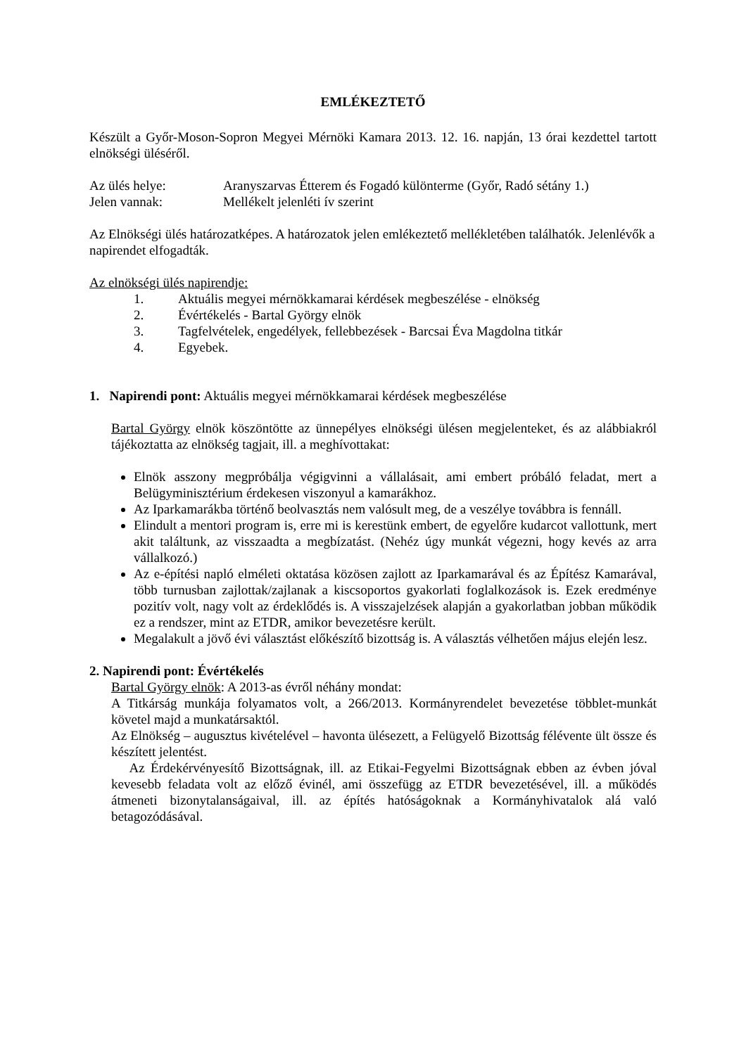EMLÉKEZTETŐ
Készült a Győr-Moson-Sopron Megyei Mérnöki Kamara 2013. 12. 16. napján, 13 órai kezdettel tartott elnökségi üléséről.
Az ülés helye: Aranyszarvas Étterem és Fogadó különterme (Győr, Radó sétány 1.)
Jelen vannak: Mellékelt jelenléti ív szerint
Az Elnökségi ülés határozatképes. A határozatok jelen emlékeztető mellékletében találhatók. Jelenlévők a napirendet elfogadták.
Az elnökségi ülés napirendje:
1. Aktuális megyei mérnökkamarai kérdések megbeszélése - elnökség
2. Évértékelés - Bartal György elnök
3. Tagfelvételek, engedélyek, fellebbezések - Barcsai Éva Magdolna titkár
4. Egyebek.
1. Napirendi pont: Aktuális megyei mérnökkamarai kérdések megbeszélése
Bartal György elnök köszöntötte az ünnepélyes elnökségi ülésen megjelenteket, és az alábbiakról tájékoztatta az elnökség tagjait, ill. a meghívottakat:
Elnök asszony megpróbálja végigvinni a vállalásait, ami embert próbáló feladat, mert a Belügyminisztérium érdekesen viszonyul a kamarákhoz.
Az Iparkamarákba történő beolvasztás nem valósult meg, de a veszélye továbbra is fennáll.
Elindult a mentori program is, erre mi is kerestünk embert, de egyelőre kudarcot vallottunk, mert akit találtunk, az visszaadta a megbízatást. (Nehéz úgy munkát végezni, hogy kevés az arra vállalkozó.)
Az e-építési napló elméleti oktatása közösen zajlott az Iparkamarával és az Építész Kamarával, több turnusban zajlottak/zajlanak a kiscsoportos gyakorlati foglalkozások is. Ezek eredménye pozitív volt, nagy volt az érdeklődés is. A visszajelzések alapján a gyakorlatban jobban működik ez a rendszer, mint az ETDR, amikor bevezetésre került.
Megalakult a jövő évi választást előkészítő bizottság is. A választás vélhetően május elején lesz.
2. Napirendi pont: Évértékelés
Bartal György elnök: A 2013-as évről néhány mondat:
A Titkárság munkája folyamatos volt, a 266/2013. Kormányrendelet bevezetése többlet-munkát követel majd a munkatársaktól.
Az Elnökség – augusztus kivételével – havonta ülésezett, a Felügyelő Bizottság félévente ült össze és készített jelentést.
Az Érdekérvényesítő Bizottságnak, ill. az Etikai-Fegyelmi Bizottságnak ebben az évben jóval kevesebb feladata volt az előző évinél, ami összefügg az ETDR bevezetésével, ill. a működés átmeneti bizonytalanságaival, ill. az építés hatóságoknak a Kormányhivatalok alá való betagozódásával.